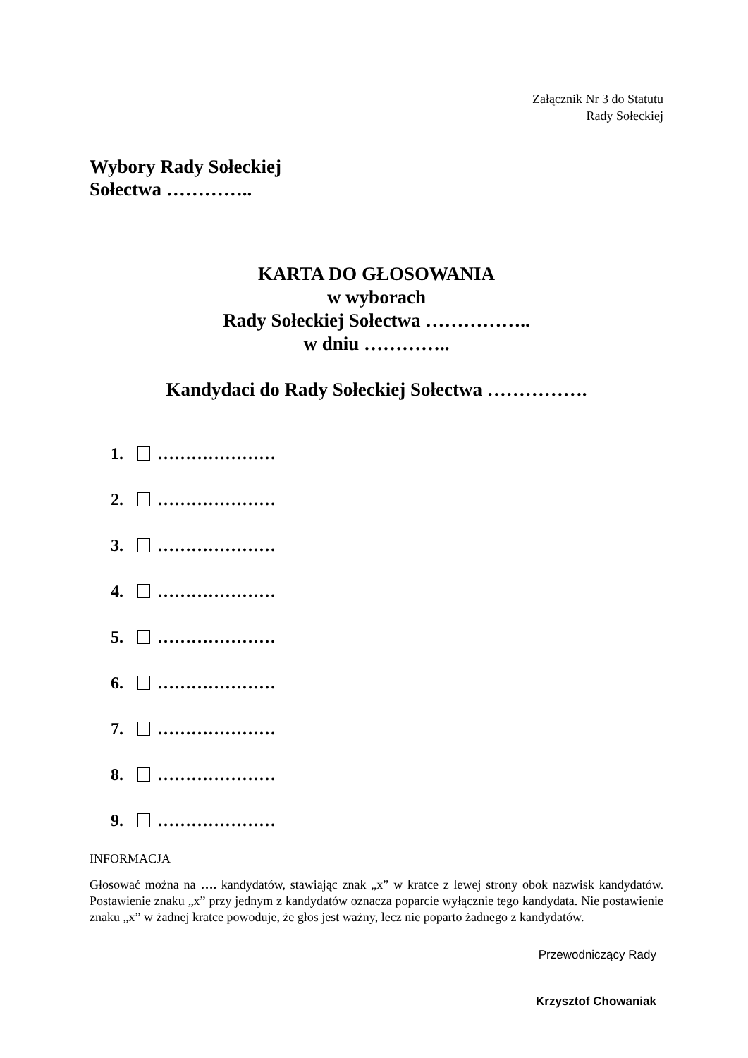Załącznik Nr 3 do Statutu
Rady Sołeckiej
Wybory Rady Sołeckiej
Sołectwa …………..
KARTA DO GŁOSOWANIA
w wyborach
Rady Sołeckiej Sołectwa ……………..
w dniu …………..
Kandydaci do Rady Sołeckiej Sołectwa …………….
1. …………………
2. …………………
3. …………………
4. …………………
5. …………………
6. …………………
7. …………………
8. …………………
9. …………………
INFORMACJA
Głosować można na …. kandydatów, stawiając znak „x” w kratce z lewej strony obok nazwisk kandydatów. Postawienie znaku „x” przy jednym z kandydatów oznacza poparcie wyłącznie tego kandydata. Nie postawienie znaku „x” w żadnej kratce powoduje, że głos jest ważny, lecz nie poparto żadnego z kandydatów.
Przewodniczący Rady
Krzysztof Chowaniak